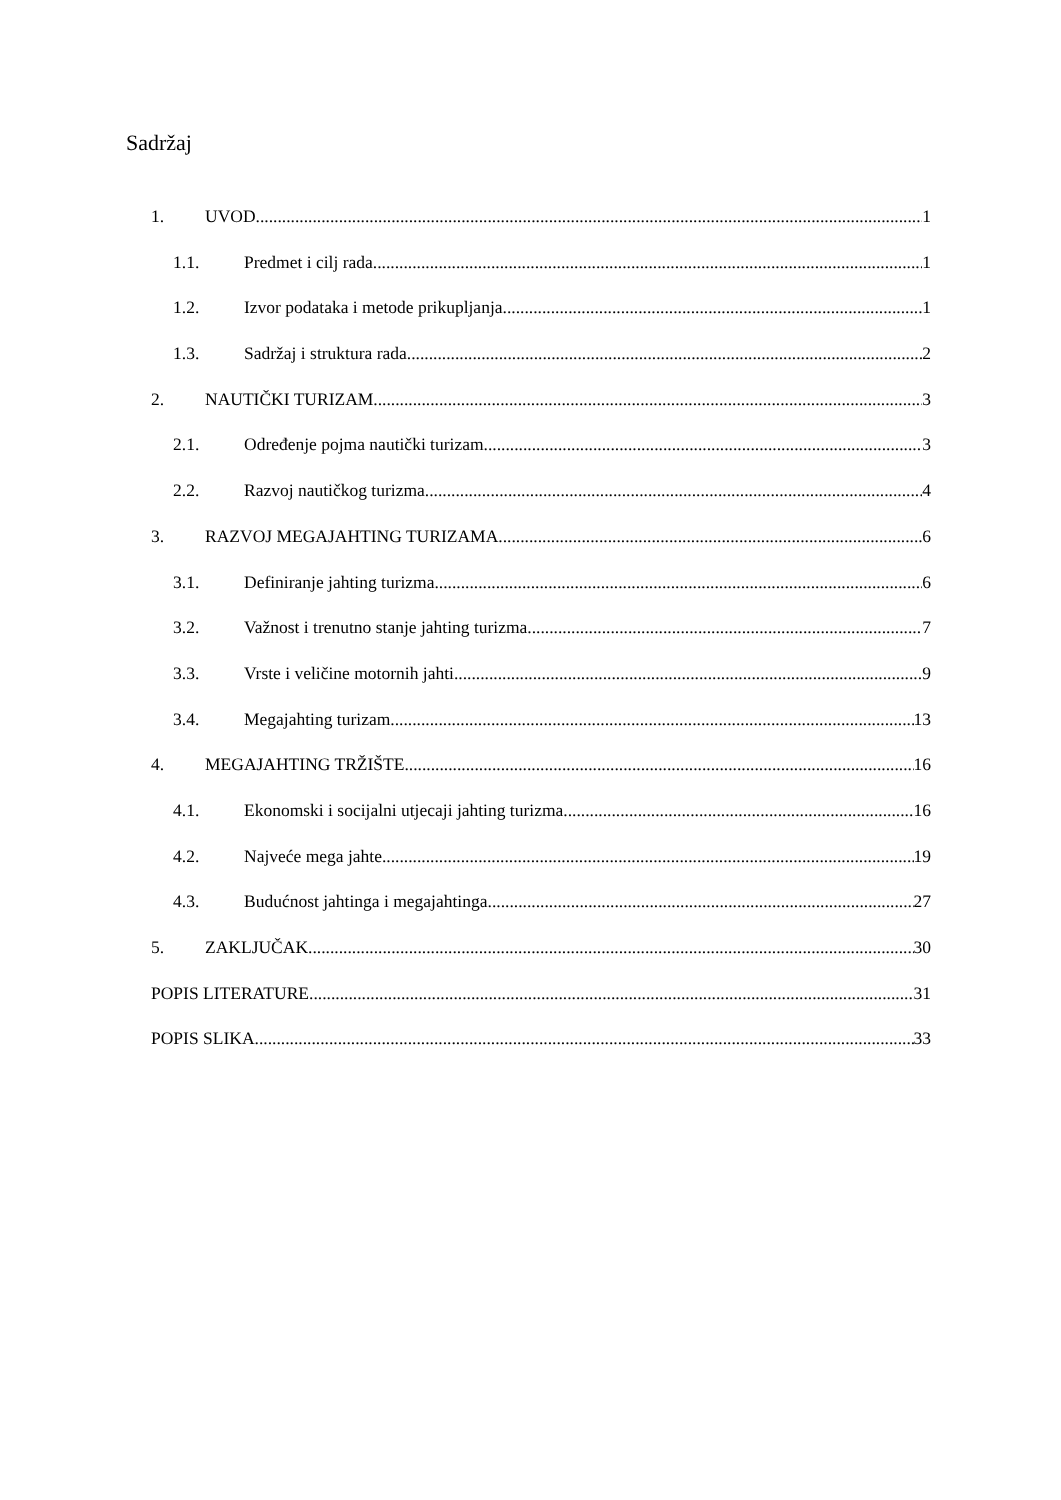Sadržaj
1. UVOD 1
1.1. Predmet i cilj rada 1
1.2. Izvor podataka i metode prikupljanja 1
1.3. Sadržaj i struktura rada 2
2. NAUTIČKI TURIZAM 3
2.1. Određenje pojma nautički turizam 3
2.2. Razvoj nautičkog turizma 4
3. RAZVOJ MEGAJAHTING TURIZAMA 6
3.1. Definiranje jahting turizma 6
3.2. Važnost i trenutno stanje jahting turizma 7
3.3. Vrste i veličine motornih jahti 9
3.4. Megajahting turizam 13
4. MEGAJAHTING TRŽIŠTE 16
4.1. Ekonomski i socijalni utjecaji jahting turizma 16
4.2. Najveće mega jahte 19
4.3. Budućnost jahtinga i megajahtinga 27
5. ZAKLJUČAK 30
POPIS LITERATURE 31
POPIS SLIKA 33